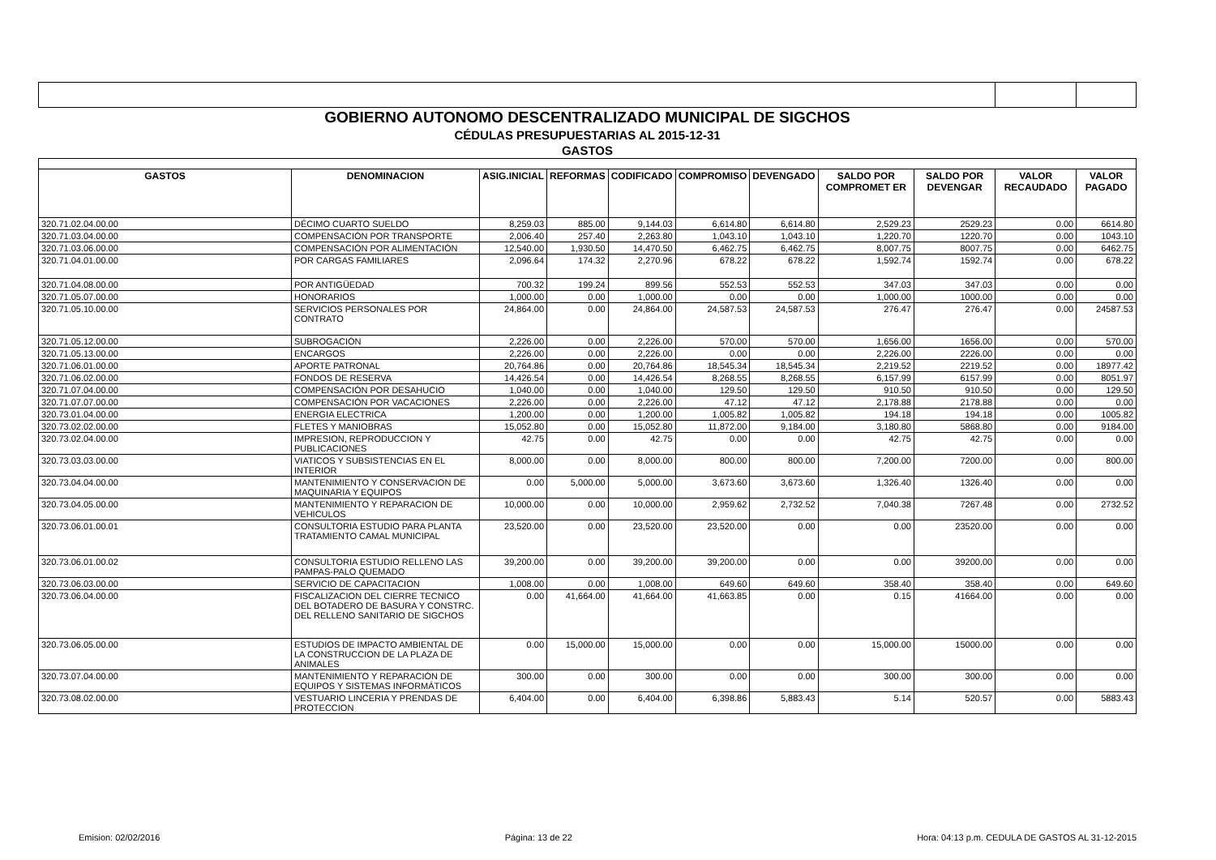| GOBIERNO AUTONOMO DESCENTRALIZADO MUNICIPAL DE SIGCHOS | | | | | | | | | | |
| CÉDULAS PRESUPUESTARIAS AL 2015-12-31 | | | | | | | | | | |
| GASTOS | | | | | | | | | | |
| GASTOS | DENOMINACION | ASIG.INICIAL | REFORMAS | CODIFICADO | COMPROMISO | DEVENGADO | SALDO POR COMPROMET ER | SALDO POR DEVENGAR | VALOR RECAUDADO | VALOR PAGADO |
| 320.71.02.04.00.00 | DÉCIMO CUARTO SUELDO | 8,259.03 | 885.00 | 9,144.03 | 6,614.80 | 6,614.80 | 2,529.23 | 2529.23 | 0.00 | 6614.80 |
| 320.71.03.04.00.00 | COMPENSACIÓN POR TRANSPORTE | 2,006.40 | 257.40 | 2,263.80 | 1,043.10 | 1,043.10 | 1,220.70 | 1220.70 | 0.00 | 1043.10 |
| 320.71.03.06.00.00 | COMPENSACIÓN POR ALIMENTACIÓN | 12,540.00 | 1,930.50 | 14,470.50 | 6,462.75 | 6,462.75 | 8,007.75 | 8007.75 | 0.00 | 6462.75 |
| 320.71.04.01.00.00 | POR CARGAS FAMILIARES | 2,096.64 | 174.32 | 2,270.96 | 678.22 | 678.22 | 1,592.74 | 1592.74 | 0.00 | 678.22 |
| 320.71.04.08.00.00 | POR ANTIGÜEDAD | 700.32 | 199.24 | 899.56 | 552.53 | 552.53 | 347.03 | 347.03 | 0.00 | 0.00 |
| 320.71.05.07.00.00 | HONORARIOS | 1,000.00 | 0.00 | 1,000.00 | 0.00 | 0.00 | 1,000.00 | 1000.00 | 0.00 | 0.00 |
| 320.71.05.10.00.00 | SERVICIOS PERSONALES POR CONTRATO | 24,864.00 | 0.00 | 24,864.00 | 24,587.53 | 24,587.53 | 276.47 | 276.47 | 0.00 | 24587.53 |
| 320.71.05.12.00.00 | SUBROGACIÓN | 2,226.00 | 0.00 | 2,226.00 | 570.00 | 570.00 | 1,656.00 | 1656.00 | 0.00 | 570.00 |
| 320.71.05.13.00.00 | ENCARGOS | 2,226.00 | 0.00 | 2,226.00 | 0.00 | 0.00 | 2,226.00 | 2226.00 | 0.00 | 0.00 |
| 320.71.06.01.00.00 | APORTE PATRONAL | 20,764.86 | 0.00 | 20,764.86 | 18,545.34 | 18,545.34 | 2,219.52 | 2219.52 | 0.00 | 18977.42 |
| 320.71.06.02.00.00 | FONDOS DE RESERVA | 14,426.54 | 0.00 | 14,426.54 | 8,268.55 | 8,268.55 | 6,157.99 | 6157.99 | 0.00 | 8051.97 |
| 320.71.07.04.00.00 | COMPENSACIÓN POR DESAHUCIO | 1,040.00 | 0.00 | 1,040.00 | 129.50 | 129.50 | 910.50 | 910.50 | 0.00 | 129.50 |
| 320.71.07.07.00.00 | COMPENSACIÓN POR VACACIONES | 2,226.00 | 0.00 | 2,226.00 | 47.12 | 47.12 | 2,178.88 | 2178.88 | 0.00 | 0.00 |
| 320.73.01.04.00.00 | ENERGIA ELECTRICA | 1,200.00 | 0.00 | 1,200.00 | 1,005.82 | 1,005.82 | 194.18 | 194.18 | 0.00 | 1005.82 |
| 320.73.02.02.00.00 | FLETES Y MANIOBRAS | 15,052.80 | 0.00 | 15,052.80 | 11,872.00 | 9,184.00 | 3,180.80 | 5868.80 | 0.00 | 9184.00 |
| 320.73.02.04.00.00 | IMPRESION, REPRODUCCION Y PUBLICACIONES | 42.75 | 0.00 | 42.75 | 0.00 | 0.00 | 42.75 | 42.75 | 0.00 | 0.00 |
| 320.73.03.03.00.00 | VIATICOS Y SUBSISTENCIAS EN EL INTERIOR | 8,000.00 | 0.00 | 8,000.00 | 800.00 | 800.00 | 7,200.00 | 7200.00 | 0.00 | 800.00 |
| 320.73.04.04.00.00 | MANTENIMIENTO Y CONSERVACION DE MAQUINARIA Y EQUIPOS | 0.00 | 5,000.00 | 5,000.00 | 3,673.60 | 3,673.60 | 1,326.40 | 1326.40 | 0.00 | 0.00 |
| 320.73.04.05.00.00 | MANTENIMIENTO Y REPARACION DE VEHICULOS | 10,000.00 | 0.00 | 10,000.00 | 2,959.62 | 2,732.52 | 7,040.38 | 7267.48 | 0.00 | 2732.52 |
| 320.73.06.01.00.01 | CONSULTORIA ESTUDIO PARA PLANTA TRATAMIENTO CAMAL MUNICIPAL | 23,520.00 | 0.00 | 23,520.00 | 23,520.00 | 0.00 | 0.00 | 23520.00 | 0.00 | 0.00 |
| 320.73.06.01.00.02 | CONSULTORIA ESTUDIO RELLENO LAS PAMPAS-PALO QUEMADO | 39,200.00 | 0.00 | 39,200.00 | 39,200.00 | 0.00 | 0.00 | 39200.00 | 0.00 | 0.00 |
| 320.73.06.03.00.00 | SERVICIO DE CAPACITACION | 1,008.00 | 0.00 | 1,008.00 | 649.60 | 649.60 | 358.40 | 358.40 | 0.00 | 649.60 |
| 320.73.06.04.00.00 | FISCALIZACION DEL CIERRE TECNICO DEL BOTADERO DE BASURA Y CONSTRC. DEL RELLENO SANITARIO DE SIGCHOS | 0.00 | 41,664.00 | 41,664.00 | 41,663.85 | 0.00 | 0.15 | 41664.00 | 0.00 | 0.00 |
| 320.73.06.05.00.00 | ESTUDIOS DE IMPACTO AMBIENTAL DE LA CONSTRUCCION DE LA PLAZA DE ANIMALES | 0.00 | 15,000.00 | 15,000.00 | 0.00 | 0.00 | 15,000.00 | 15000.00 | 0.00 | 0.00 |
| 320.73.07.04.00.00 | MANTENIMIENTO Y REPARACIÓN DE EQUIPOS Y SISTEMAS INFORMÁTICOS | 300.00 | 0.00 | 300.00 | 0.00 | 0.00 | 300.00 | 300.00 | 0.00 | 0.00 |
| 320.73.08.02.00.00 | VESTUARIO LINCERIA Y PRENDAS DE PROTECCION | 6,404.00 | 0.00 | 6,404.00 | 6,398.86 | 5,883.43 | 5.14 | 520.57 | 0.00 | 5883.43 |
Emision: 02/02/2016 Página: 13 de 22 Hora: 04:13 p.m. CEDULA DE GASTOS AL 31-12-2015